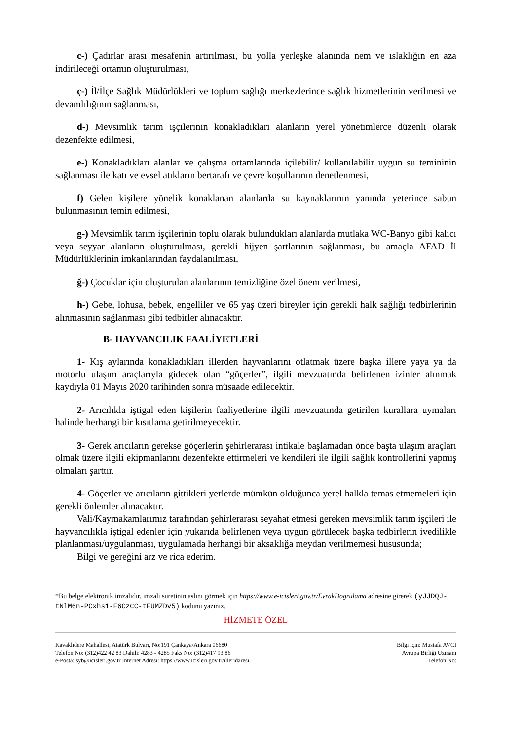c-) Çadırlar arası mesafenin artırılması, bu yolla yerleşke alanında nem ve ıslaklığın en aza indirileceği ortamın oluşturulması,
ç-) İl/İlçe Sağlık Müdürlükleri ve toplum sağlığı merkezlerince sağlık hizmetlerinin verilmesi ve devamlılığının sağlanması,
d-) Mevsimlik tarım işçilerinin konakladıkları alanların yerel yönetimlerce düzenli olarak dezenfekte edilmesi,
e-) Konakladıkları alanlar ve çalışma ortamlarında içilebilir/ kullanılabilir uygun su temininin sağlanması ile katı ve evsel atıkların bertarafı ve çevre koşullarının denetlenmesi,
f) Gelen kişilere yönelik konaklanan alanlarda su kaynaklarının yanında yeterince sabun bulunmasının temin edilmesi,
g-) Mevsimlik tarım işçilerinin toplu olarak bulundukları alanlarda mutlaka WC-Banyo gibi kalıcı veya seyyar alanların oluşturulması, gerekli hijyen şartlarının sağlanması, bu amaçla AFAD İl Müdürlüklerinin imkanlarından faydalanılması,
ğ-) Çocuklar için oluşturulan alanlarının temizliğine özel önem verilmesi,
h-) Gebe, lohusa, bebek, engelliler ve 65 yaş üzeri bireyler için gerekli halk sağlığı tedbirlerinin alınmasının sağlanması gibi tedbirler alınacaktır.
B- HAYVANCILIK FAALİYETLERİ
1- Kış aylarında konakladıkları illerden hayvanlarını otlatmak üzere başka illere yaya ya da motorlu ulaşım araçlarıyla gidecek olan “göçerler”, ilgili mevzuatında belirlenen izinler alınmak kaydıyla 01 Mayıs 2020 tarihinden sonra müsaade edilecektir.
2- Arıcılıkla iştigal eden kişilerin faaliyetlerine ilgili mevzuatında getirilen kurallara uymaları halinde herhangi bir kısıtlama getirilmeyecektir.
3- Gerek arıcıların gerekse göçerlerin şehirlerarası intikale başlamadan önce başta ulaşım araçları olmak üzere ilgili ekipmanlarını dezenfekte ettirmeleri ve kendileri ile ilgili sağlık kontrollerini yapmış olmaları şarttır.
4- Göçerler ve arıcıların gittikleri yerlerde mümkün olduğunca yerel halkla temas etmemeleri için gerekli önlemler alınacaktır.
Vali/Kaymakamlarımız tarafından şehirlerarası seyahat etmesi gereken mevsimlik tarım işçileri ile hayvancılıkla iştigal edenler için yukarıda belirlenen veya uygun görülecek başka tedbirlerin ivedilikle planlanması/uygulanması, uygulamada herhangi bir aksaklığa meydan verilmemesi hususunda;
Bilgi ve gereğini arz ve rica ederim.
*Bu belge elektronik imzalıdır. imzalı suretinin aslını görmek için https://www.e-icisleri.gov.tr/EvrakDogrulama adresine girerek (yJJDQJ-tNlM6n-PCxhs1-F6CzCC-tFUMZDv5) kodunu yazınız.
HİZMETE ÖZEL
Kavaklıdere Mahallesi, Atatürk Bulvarı, No:191 Çankaya/Ankara 06680
Telefon No: (312)422 42 83 Dahili: 4283 - 4285 Faks No: (312)417 93 86
e-Posta: syb@icisleri.gov.tr İnternet Adresi: https://www.icisleri.gov.tr/illeridaresi
Bilgi için: Mustafa AVCI
Avrupa Birliği Uzmanı
Telefon No: